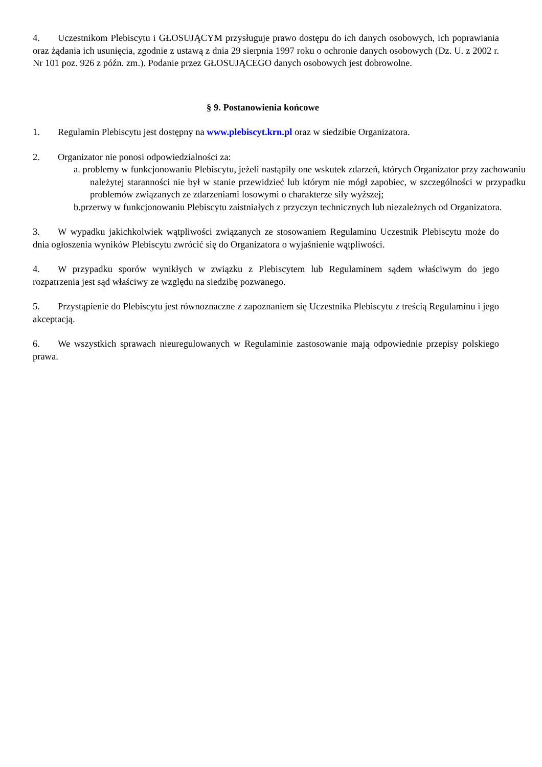4. Uczestnikom Plebiscytu i GŁOSUJĄCYM przysługuje prawo dostępu do ich danych osobowych, ich poprawiania oraz żądania ich usunięcia, zgodnie z ustawą z dnia 29 sierpnia 1997 roku o ochronie danych osobowych (Dz. U. z 2002 r. Nr 101 poz. 926 z późn. zm.). Podanie przez GŁOSUJĄCEGO danych osobowych jest dobrowolne.
§ 9. Postanowienia końcowe
1. Regulamin Plebiscytu jest dostępny na www.plebiscyt.krn.pl oraz w siedzibie Organizatora.
2. Organizator nie ponosi odpowiedzialności za:
a. problemy w funkcjonowaniu Plebiscytu, jeżeli nastąpiły one wskutek zdarzeń, których Organizator przy zachowaniu należytej staranności nie był w stanie przewidzieć lub którym nie mógł zapobiec, w szczególności w przypadku problemów związanych ze zdarzeniami losowymi o charakterze siły wyższej;
b.przerwy w funkcjonowaniu Plebiscytu zaistniałych z przyczyn technicznych lub niezależnych od Organizatora.
3. W wypadku jakichkolwiek wątpliwości związanych ze stosowaniem Regulaminu Uczestnik Plebiscytu może do dnia ogłoszenia wyników Plebiscytu zwrócić się do Organizatora o wyjaśnienie wątpliwości.
4. W przypadku sporów wynikłych w związku z Plebiscytem lub Regulaminem sądem właściwym do jego rozpatrzenia jest sąd właściwy ze względu na siedzibę pozwanego.
5. Przystąpienie do Plebiscytu jest równoznaczne z zapoznaniem się Uczestnika Plebiscytu z treścią Regulaminu i jego akceptacją.
6. We wszystkich sprawach nieuregulowanych w Regulaminie zastosowanie mają odpowiednie przepisy polskiego prawa.